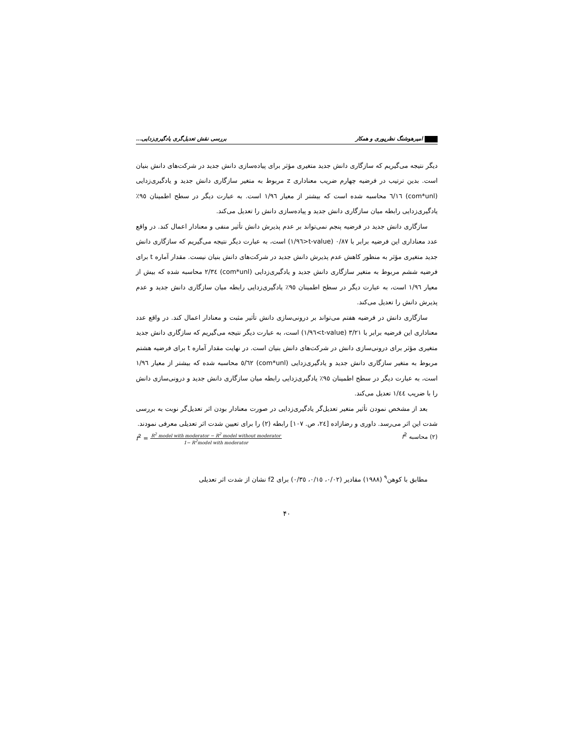امیرهوشنگ نظرپوری و همکار بررسی نقش تعدیل‌گری یادگیری‌زدایی...
دیگر نتیجه می‌گیریم که سازگاری دانش جدید متغیری مؤثر برای پیاده‌سازی دانش جدید در شرکت‌های دانش بنیان است. بدین ترتیب در فرضیه چهارم ضریب معناداری z مربوط به متغیر سازگاری دانش جدید و یادگیری‌زدایی (com*unl) ٦/١٦ محاسبه شده است که بیشتر از معیار ١/٩٦ است. به عبارت دیگر در سطح اطمینان ٩٥٪ یادگیری‌زدایی رابطه میان سازگاری دانش جدید و پیاده‌سازی دانش را تعدیل می‌کند.
سازگاری دانش جدید در فرضیه پنجم نمی‌تواند بر عدم پذیرش دانش تأثیر منفی و معنادار اعمال کند. در واقع عدد معناداری این فرضیه برابر با ٠/٨٧ (t-value<١/٩٦) است، به عبارت دیگر نتیجه می‌گیریم که سازگاری دانش جدید متغیری مؤثر به منظور کاهش عدم پذیرش دانش جدید در شرکت‌های دانش بنیان نیست. مقدار آماره t برای فرضیه ششم مربوط به متغیر سازگاری دانش جدید و یادگیری‌زدایی (com*unl) ٢/٣٤ محاسبه شده که بیش از معیار ١/٩٦ است، به عبارت دیگر در سطح اطمینان ٩٥٪ یادگیری‌زدایی رابطه میان سازگاری دانش جدید و عدم پذیرش دانش را تعدیل می‌کند.
سازگاری دانش در فرضیه هفتم می‌تواند بر درونی‌سازی دانش تأثیر مثبت و معنادار اعمال کند. در واقع عدد معناداری این فرضیه برابر با ٣/٢١ (t-value>١/٩٦) است، به عبارت دیگر نتیجه می‌گیریم که سازگاری دانش جدید متغیری مؤثر برای درونی‌سازی دانش در شرکت‌های دانش بنیان است. در نهایت مقدار آماره t برای فرضیه هشتم مربوط به متغیر سازگاری دانش جدید و یادگیری‌زدایی (com*unl) ٥/٦٢ محاسبه شده که بیشتر از معیار ١/٩٦ است، به عبارت دیگر در سطح اطمینان ٩٥٪ یادگیری‌زدایی رابطه میان سازگاری دانش جدید و درونی‌سازی دانش را با ضریب ١/٤٤ تعدیل می‌کند.
بعد از مشخص نمودن تأثیر متغیر تعدیل‌گر یادگیری‌زدایی در صورت معنادار بودن اثر تعدیل‌گر نوبت به بررسی شدت این اثر می‌رسد. داوری و رضازاده [٢٤، ص. ١٠٧] رابطه (٢) را برای تعیین شدت اثر تعدیلی معرفی نمودند.
(٢) محاسبه f<sup>2</sup> f<sup>2</sup> =
R<sup>2</sup> model with moderator − R<sup>2</sup> model without moderator
1− R<sup>2</sup>model with moderator
مطابق با کوهن<sup>٩</sup> (١٩٨٨) مقادیر (٠/٠٢، ٠/١٥، ٠/٣٥) برای f2 نشان از شدت اثر تعدیلی
۴۰